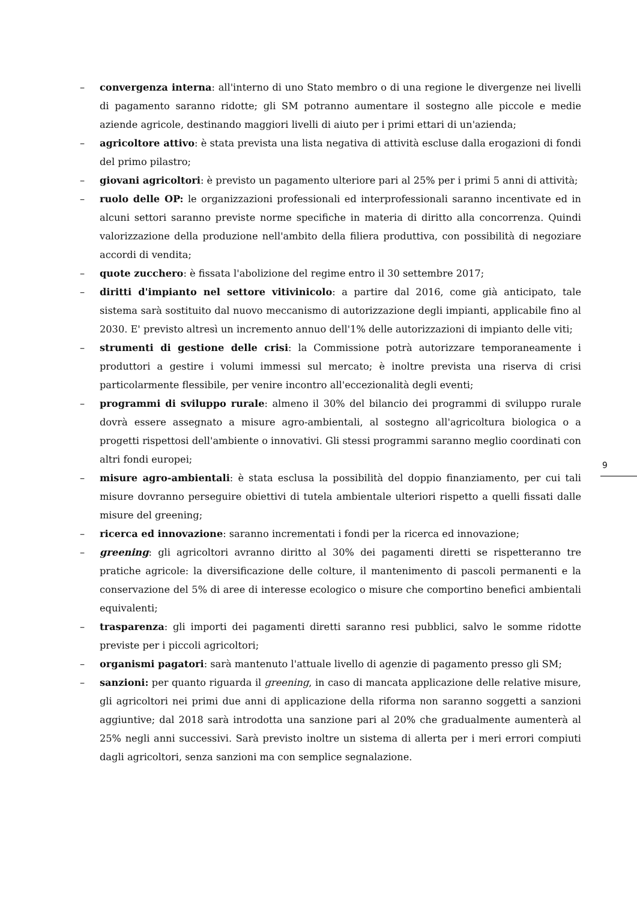– convergenza interna: all'interno di uno Stato membro o di una regione le divergenze nei livelli di pagamento saranno ridotte; gli SM potranno aumentare il sostegno alle piccole e medie aziende agricole, destinando maggiori livelli di aiuto per i primi ettari di un'azienda;
– agricoltore attivo: è stata prevista una lista negativa di attività escluse dalla erogazioni di fondi del primo pilastro;
– giovani agricoltori: è previsto un pagamento ulteriore pari al 25% per i primi 5 anni di attività;
– ruolo delle OP: le organizzazioni professionali ed interprofessionali saranno incentivate ed in alcuni settori saranno previste norme specifiche in materia di diritto alla concorrenza. Quindi valorizzazione della produzione nell'ambito della filiera produttiva, con possibilità di negoziare accordi di vendita;
– quote zucchero: è fissata l'abolizione del regime entro il 30 settembre 2017;
– diritti d'impianto nel settore vitivinicolo: a partire dal 2016, come già anticipato, tale sistema sarà sostituito dal nuovo meccanismo di autorizzazione degli impianti, applicabile fino al 2030. E' previsto altresì un incremento annuo dell'1% delle autorizzazioni di impianto delle viti;
– strumenti di gestione delle crisi: la Commissione potrà autorizzare temporaneamente i produttori a gestire i volumi immessi sul mercato; è inoltre prevista una riserva di crisi particolarmente flessibile, per venire incontro all'eccezionalità degli eventi;
– programmi di sviluppo rurale: almeno il 30% del bilancio dei programmi di sviluppo rurale dovrà essere assegnato a misure agro-ambientali, al sostegno all'agricoltura biologica o a progetti rispettosi dell'ambiente o innovativi. Gli stessi programmi saranno meglio coordinati con altri fondi europei;
– misure agro-ambientali: è stata esclusa la possibilità del doppio finanziamento, per cui tali misure dovranno perseguire obiettivi di tutela ambientale ulteriori rispetto a quelli fissati dalle misure del greening;
– ricerca ed innovazione: saranno incrementati i fondi per la ricerca ed innovazione;
– greening: gli agricoltori avranno diritto al 30% dei pagamenti diretti se rispetteranno tre pratiche agricole: la diversificazione delle colture, il mantenimento di pascoli permanenti e la conservazione del 5% di aree di interesse ecologico o misure che comportino benefici ambientali equivalenti;
– trasparenza: gli importi dei pagamenti diretti saranno resi pubblici, salvo le somme ridotte previste per i piccoli agricoltori;
– organismi pagatori: sarà mantenuto l'attuale livello di agenzie di pagamento presso gli SM;
– sanzioni: per quanto riguarda il greening, in caso di mancata applicazione delle relative misure, gli agricoltori nei primi due anni di applicazione della riforma non saranno soggetti a sanzioni aggiuntive; dal 2018 sarà introdotta una sanzione pari al 20% che gradualmente aumenterà al 25% negli anni successivi. Sarà previsto inoltre un sistema di allerta per i meri errori compiuti dagli agricoltori, senza sanzioni ma con semplice segnalazione.
9